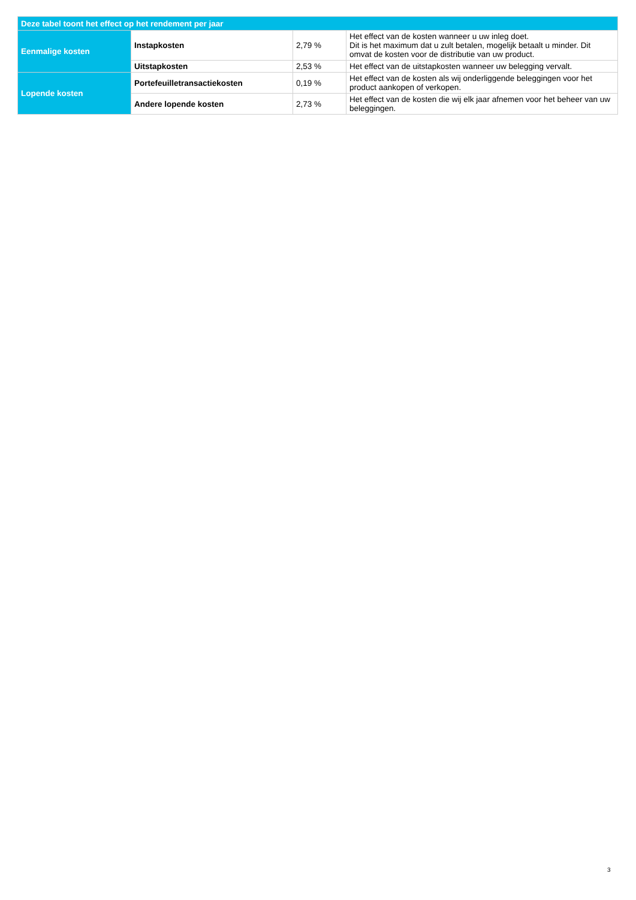| Deze tabel toont het effect op het rendement per jaar | | | |
| --- | --- | --- | --- |
| Eenmalige kosten | Instapkosten | 2,79 % | Het effect van de kosten wanneer u uw inleg doet. Dit is het maximum dat u zult betalen, mogelijk betaalt u minder. Dit omvat de kosten voor de distributie van uw product. |
| | Uitstapkosten | 2,53 % | Het effect van de uitstapkosten wanneer uw belegging vervalt. |
| Lopende kosten | Portefeuilletransactiekosten | 0,19 % | Het effect van de kosten als wij onderliggende beleggingen voor het product aankopen of verkopen. |
| | Andere lopende kosten | 2,73 % | Het effect van de kosten die wij elk jaar afnemen voor het beheer van uw beleggingen. |
3